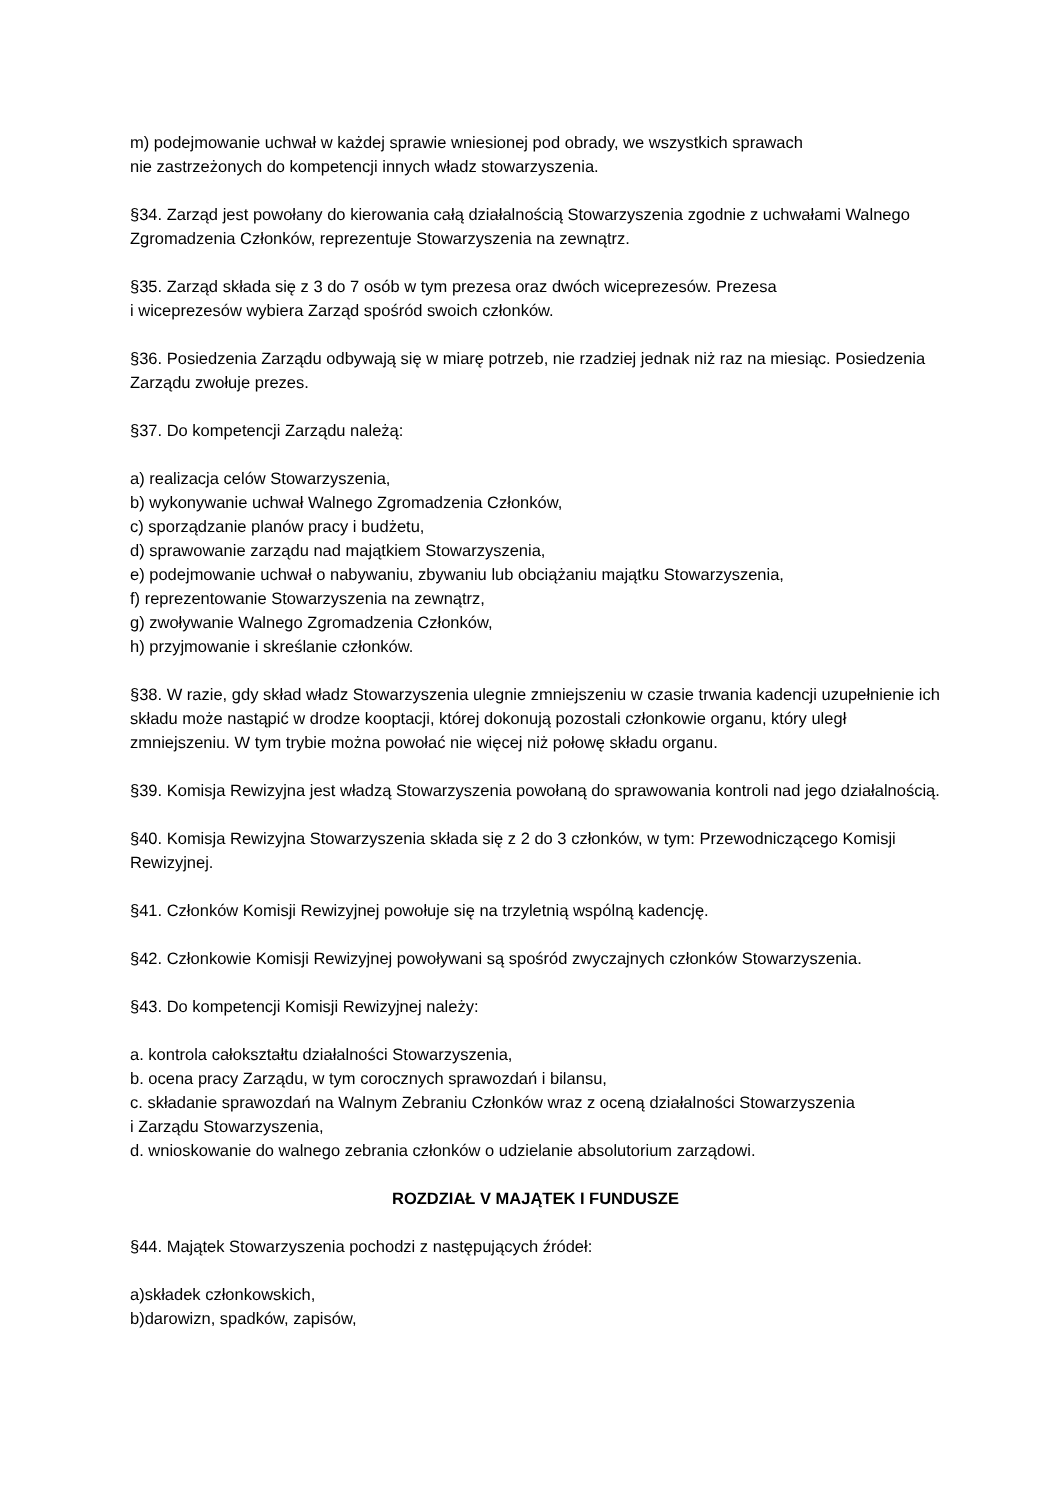m) podejmowanie uchwał w każdej sprawie wniesionej pod obrady, we wszystkich sprawach
nie zastrzeżonych do kompetencji innych władz stowarzyszenia.
§34. Zarząd jest powołany do kierowania całą działalnością Stowarzyszenia zgodnie z uchwałami Walnego Zgromadzenia Członków, reprezentuje Stowarzyszenia na zewnątrz.
§35. Zarząd składa się z 3 do 7 osób w tym prezesa oraz dwóch wiceprezesów. Prezesa
i wiceprezesów wybiera Zarząd spośród swoich członków.
§36. Posiedzenia Zarządu odbywają się w miarę potrzeb, nie rzadziej jednak niż raz na miesiąc. Posiedzenia Zarządu zwołuje prezes.
§37. Do kompetencji Zarządu należą:
a) realizacja celów Stowarzyszenia,
b) wykonywanie uchwał Walnego Zgromadzenia Członków,
c) sporządzanie planów pracy i budżetu,
d) sprawowanie zarządu nad majątkiem Stowarzyszenia,
e) podejmowanie uchwał o nabywaniu, zbywaniu lub obciążaniu majątku Stowarzyszenia,
f) reprezentowanie Stowarzyszenia na zewnątrz,
g) zwoływanie Walnego Zgromadzenia Członków,
h) przyjmowanie i skreślanie członków.
§38. W razie, gdy skład władz Stowarzyszenia ulegnie zmniejszeniu w czasie trwania kadencji uzupełnienie ich składu może nastąpić w drodze kooptacji, której dokonują pozostali członkowie organu, który uległ zmniejszeniu. W tym trybie można powołać nie więcej niż połowę składu organu.
§39. Komisja Rewizyjna jest władzą Stowarzyszenia powołaną do sprawowania kontroli nad jego działalnością.
§40. Komisja Rewizyjna Stowarzyszenia składa się z 2 do 3 członków, w tym: Przewodniczącego Komisji Rewizyjnej.
§41. Członków Komisji Rewizyjnej powołuje się na trzyletnią wspólną kadencję.
§42. Członkowie Komisji Rewizyjnej powoływani są spośród zwyczajnych członków Stowarzyszenia.
§43. Do kompetencji Komisji Rewizyjnej należy:
a. kontrola całokształtu działalności Stowarzyszenia,
b. ocena pracy Zarządu, w tym corocznych sprawozdań i bilansu,
c. składanie sprawozdań na Walnym Zebraniu Członków wraz z oceną działalności Stowarzyszenia
i Zarządu Stowarzyszenia,
d. wnioskowanie do walnego zebrania członków o udzielanie absolutorium zarządowi.
ROZDZIAŁ V MAJĄTEK I FUNDUSZE
§44. Majątek Stowarzyszenia pochodzi z następujących źródeł:
a)składek członkowskich,
b)darowizn, spadków, zapisów,